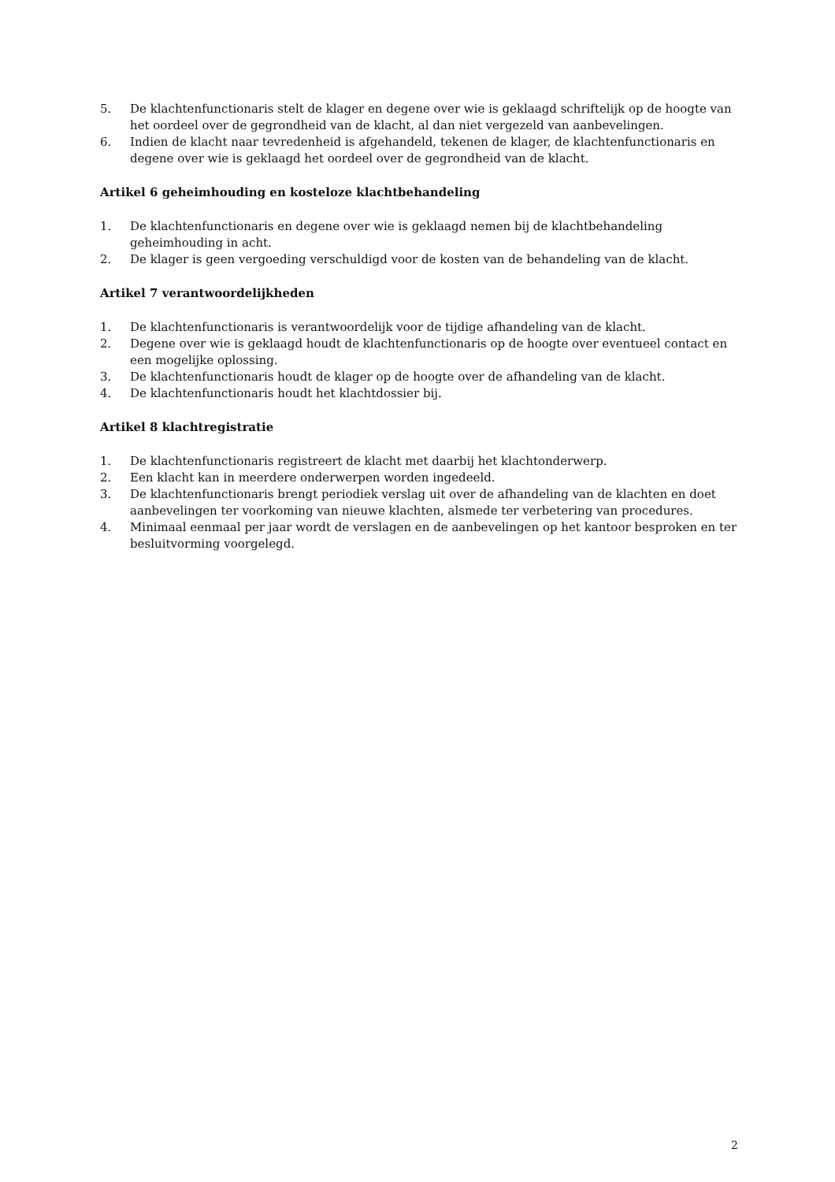5. De klachtenfunctionaris stelt de klager en degene over wie is geklaagd schriftelijk op de hoogte van het oordeel over de gegrondheid van de klacht, al dan niet vergezeld van aanbevelingen.
6. Indien de klacht naar tevredenheid is afgehandeld, tekenen de klager, de klachtenfunctionaris en degene over wie is geklaagd het oordeel over de gegrondheid van de klacht.
Artikel 6 geheimhouding en kosteloze klachtbehandeling
1. De klachtenfunctionaris en degene over wie is geklaagd nemen bij de klachtbehandeling geheimhouding in acht.
2. De klager is geen vergoeding verschuldigd voor de kosten van de behandeling van de klacht.
Artikel 7 verantwoordelijkheden
1. De klachtenfunctionaris is verantwoordelijk voor de tijdige afhandeling van de klacht.
2. Degene over wie is geklaagd houdt de klachtenfunctionaris op de hoogte over eventueel contact en een mogelijke oplossing.
3. De klachtenfunctionaris houdt de klager op de hoogte over de afhandeling van de klacht.
4. De klachtenfunctionaris houdt het klachtdossier bij.
Artikel 8 klachtregistratie
1. De klachtenfunctionaris registreert de klacht met daarbij het klachtonderwerp.
2. Een klacht kan in meerdere onderwerpen worden ingedeeld.
3. De klachtenfunctionaris brengt periodiek verslag uit over de afhandeling van de klachten en doet aanbevelingen ter voorkoming van nieuwe klachten, alsmede ter verbetering van procedures.
4. Minimaal eenmaal per jaar wordt de verslagen en de aanbevelingen op het kantoor besproken en ter besluitvorming voorgelegd.
2